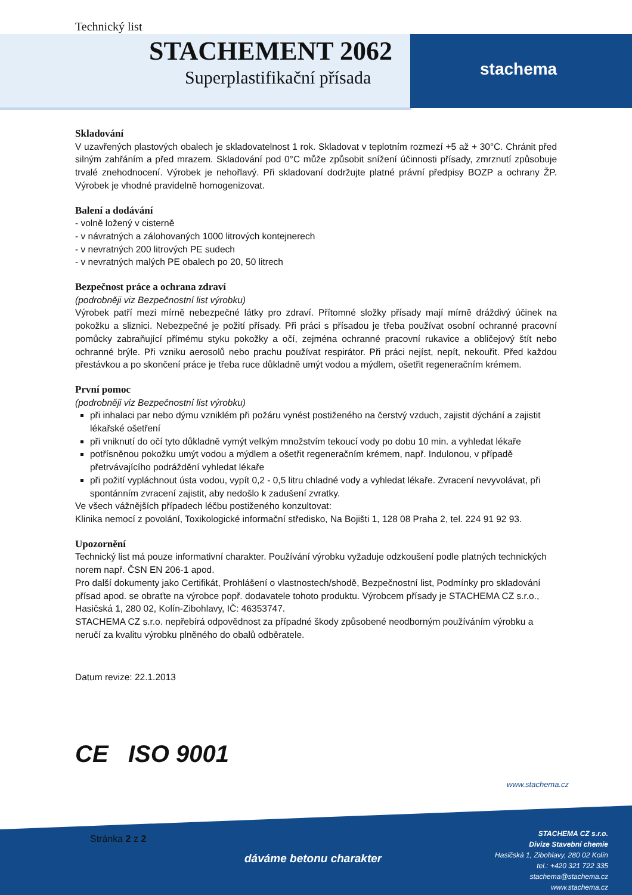Technický list
STACHEMENT 2062
Superplastifikační přísada stachema
Skladování
V uzavřených plastových obalech je skladovatelnost 1 rok. Skladovat v teplotním rozmezí +5 až + 30°C. Chránit před silným zahřáním a před mrazem. Skladování pod 0°C může způsobit snížení účinnosti přísady, zmrznutí způsobuje trvalé znehodnocení. Výrobek je nehořlavý. Při skladovaní dodržujte platné právní předpisy BOZP a ochrany ŽP. Výrobek je vhodné pravidelně homogenizovat.
Balení a dodávání
- volně ložený v cisterně
- v návratných a zálohovaných 1000 litrových kontejnerech
- v nevratných 200 litrových PE sudech
- v nevratných malých PE obalech po 20, 50 litrech
Bezpečnost práce a ochrana zdraví
(podrobněji viz Bezpečnostní list výrobku)
Výrobek patří mezi mírně nebezpečné látky pro zdraví. Přítomné složky přísady mají mírně dráždivý účinek na pokožku a sliznici. Nebezpečné je požití přísady. Při práci s přísadou je třeba používat osobní ochranné pracovní pomůcky zabraňující přímému styku pokožky a očí, zejména ochranné pracovní rukavice a obličejový štít nebo ochranné brýle. Při vzniku aerosolů nebo prachu používat respirátor. Při práci nejíst, nepít, nekouřit. Před každou přestávkou a po skončení práce je třeba ruce důkladně umýt vodou a mýdlem, ošetřit regeneračním krémem.
První pomoc
(podrobněji viz Bezpečnostní list výrobku)
při inhalaci par nebo dýmu vzniklém při požáru vynést postiženého na čerstvý vzduch, zajistit dýchání a zajistit lékařské ošetření
při vniknutí do očí tyto důkladně vymýt velkým množstvím tekoucí vody po dobu 10 min. a vyhledat lékaře
potřísněnou pokožku umýt vodou a mýdlem a ošetřit regeneračním krémem, např. Indulonou, v případě přetrvávajícího podráždění vyhledat lékaře
při požití vypláchnout ústa vodou, vypít 0,2 - 0,5 litru chladné vody a vyhledat lékaře. Zvracení nevyvolávat, při spontánním zvracení zajistit, aby nedošlo k zadušení zvratky.
Ve všech vážnějších případech léčbu postiženého konzultovat:
Klinika nemocí z povolání, Toxikologické informační středisko, Na Bojišti 1, 128 08 Praha 2, tel. 224 91 92 93.
Upozornění
Technický list má pouze informativní charakter. Používání výrobku vyžaduje odzkoušení podle platných technických norem např. ČSN EN 206-1 apod.
Pro další dokumenty jako Certifikát, Prohlášení o vlastnostech/shodě, Bezpečnostní list, Podmínky pro skladování přísad apod. se obraťte na výrobce popř. dodavatele tohoto produktu. Výrobcem přísady je STACHEMA CZ s.r.o., Hasičská 1, 280 02, Kolín-Zibohlavy, IČ: 46353747.
STACHEMA CZ s.r.o. nepřebírá odpovědnost za případné škody způsobené neodborným používáním výrobku a neručí za kvalitu výrobku plněného do obalů odběratele.
Datum revize: 22.1.2013
CE ISO 9001
www.stachema.cz
Stránka 2 z 2
dáváme betonu charakter
STACHEMA CZ s.r.o.
Divize Stavební chemie
Hasičská 1, Zibohlavy, 280 02 Kolín
tel.: +420 321 722 335
stachema@stachema.cz
www.stachema.cz